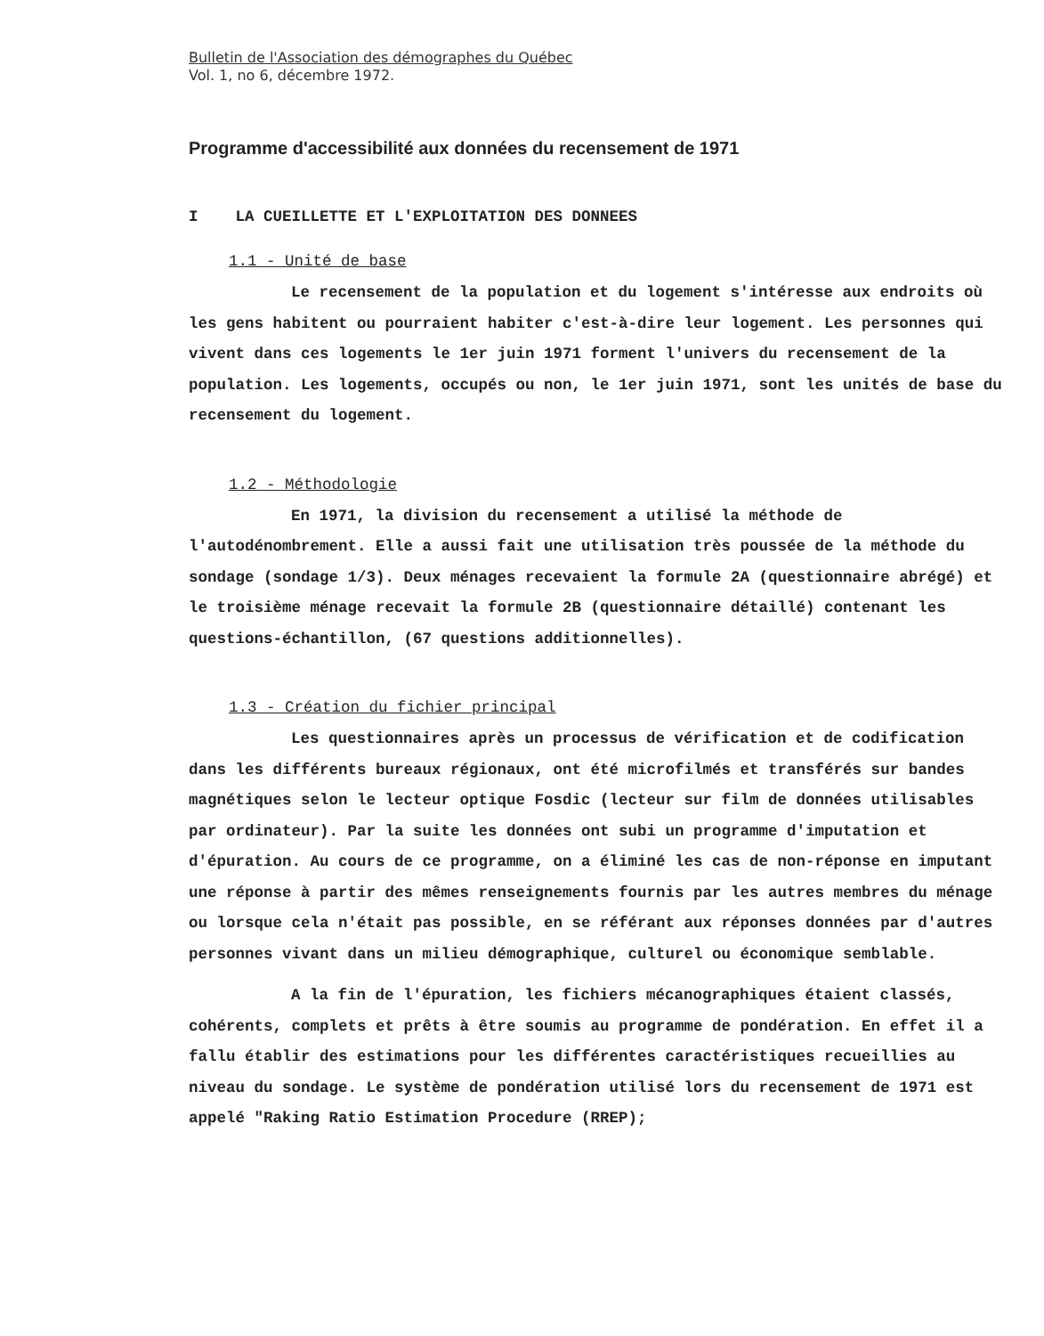Bulletin de l'Association des démographes du Québec
Vol. 1, no 6, décembre 1972.
Programme d'accessibilité aux données du recensement de 1971
I LA CUEILLETTE ET L'EXPLOITATION DES DONNEES
1.1 - Unité de base
Le recensement de la population et du logement s'intéresse aux endroits où les gens habitent ou pourraient habiter c'est-à-dire leur logement. Les personnes qui vivent dans ces logements le 1er juin 1971 forment l'univers du recensement de la population. Les logements, occupés ou non, le 1er juin 1971, sont les unités de base du recensement du logement.
1.2 - Méthodologie
En 1971, la division du recensement a utilisé la méthode de l'autodénombrement. Elle a aussi fait une utilisation très poussée de la méthode du sondage (sondage 1/3). Deux ménages recevaient la formule 2A (questionnaire abrégé) et le troisième ménage recevait la formule 2B (questionnaire détaillé) contenant les questions-échantillon, (67 questions additionnelles).
1.3 - Création du fichier principal
Les questionnaires après un processus de vérification et de codification dans les différents bureaux régionaux, ont été microfilmés et transférés sur bandes magnétiques selon le lecteur optique Fosdic (lecteur sur film de données utilisables par ordinateur). Par la suite les données ont subi un programme d'imputation et d'épuration. Au cours de ce programme, on a éliminé les cas de non-réponse en imputant une réponse à partir des mêmes renseignements fournis par les autres membres du ménage ou lorsque cela n'était pas possible, en se référant aux réponses données par d'autres personnes vivant dans un milieu démographique, culturel ou économique semblable.
A la fin de l'épuration, les fichiers mécanographiques étaient classés, cohérents, complets et prêts à être soumis au programme de pondération. En effet il a fallu établir des estimations pour les différentes caractéristiques recueillies au niveau du sondage. Le système de pondération utilisé lors du recensement de 1971 est appelé "Raking Ratio Estimation Procedure (RREP);